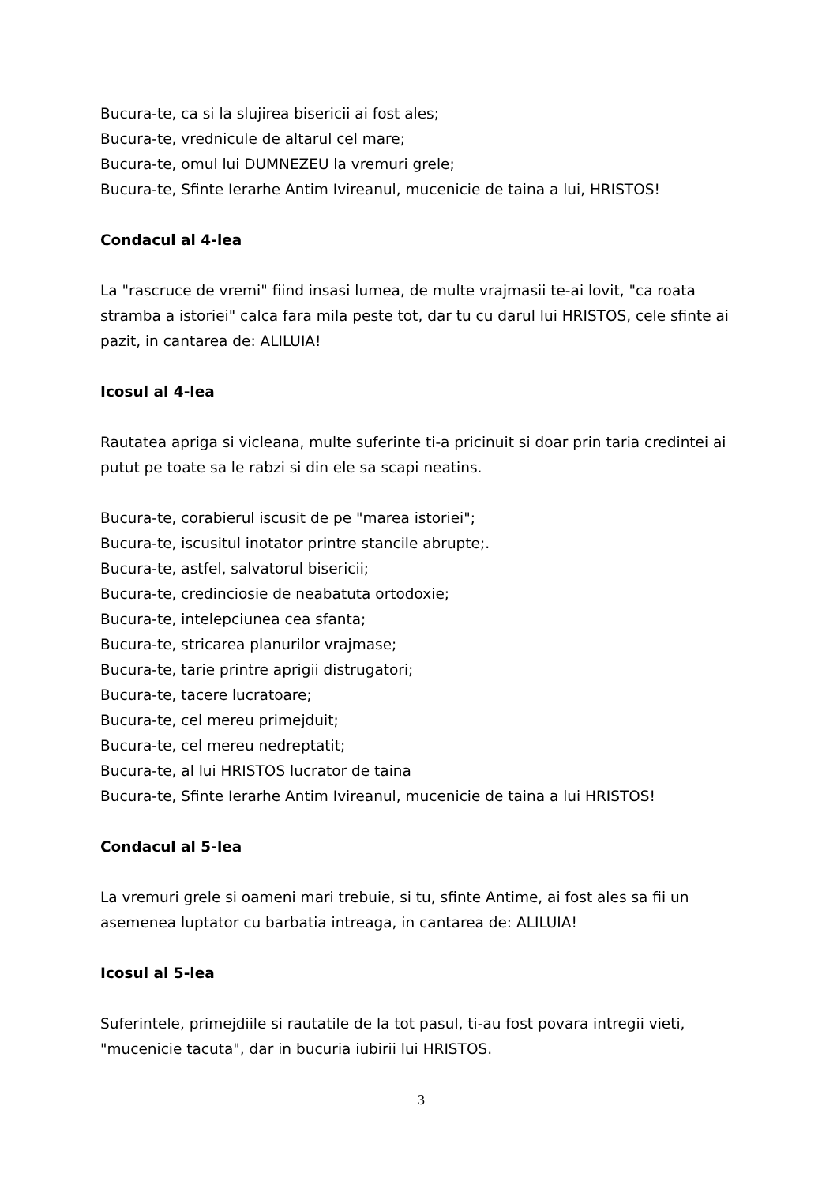Bucura-te, ca si la slujirea bisericii ai fost ales;
Bucura-te, vrednicule de altarul cel mare;
Bucura-te, omul lui DUMNEZEU la vremuri grele;
Bucura-te, Sfinte Ierarhe Antim Ivireanul, mucenicie de taina a lui, HRISTOS!
Condacul al 4-lea
La "rascruce de vremi" fiind insasi lumea, de multe vrajmasii te-ai lovit, "ca roata stramba a istoriei" calca fara mila peste tot, dar tu cu darul lui HRISTOS, cele sfinte ai pazit, in cantarea de: ALILUIA!
Icosul al 4-lea
Rautatea apriga si vicleana, multe suferinte ti-a pricinuit si doar prin taria credintei ai putut pe toate sa le rabzi si din ele sa scapi neatins.
Bucura-te, corabierul iscusit de pe "marea istoriei";
Bucura-te, iscusitul inotator printre stancile abrupte;.
Bucura-te, astfel, salvatorul bisericii;
Bucura-te, credinciosie de neabatuta ortodoxie;
Bucura-te, intelepciunea cea sfanta;
Bucura-te, stricarea planurilor vrajmase;
Bucura-te, tarie printre aprigii distrugatori;
Bucura-te, tacere lucratoare;
Bucura-te, cel mereu primejduit;
Bucura-te, cel mereu nedreptatit;
Bucura-te, al lui HRISTOS lucrator de taina
Bucura-te, Sfinte Ierarhe Antim Ivireanul, mucenicie de taina a lui HRISTOS!
Condacul al 5-lea
La vremuri grele si oameni mari trebuie, si tu, sfinte Antime, ai fost ales sa fii un asemenea luptator cu barbatia intreaga, in cantarea de: ALILUIA!
Icosul al 5-lea
Suferintele, primejdiile si rautatile de la tot pasul, ti-au fost povara intregii vieti, "mucenicie tacuta", dar in bucuria iubirii lui HRISTOS.
3